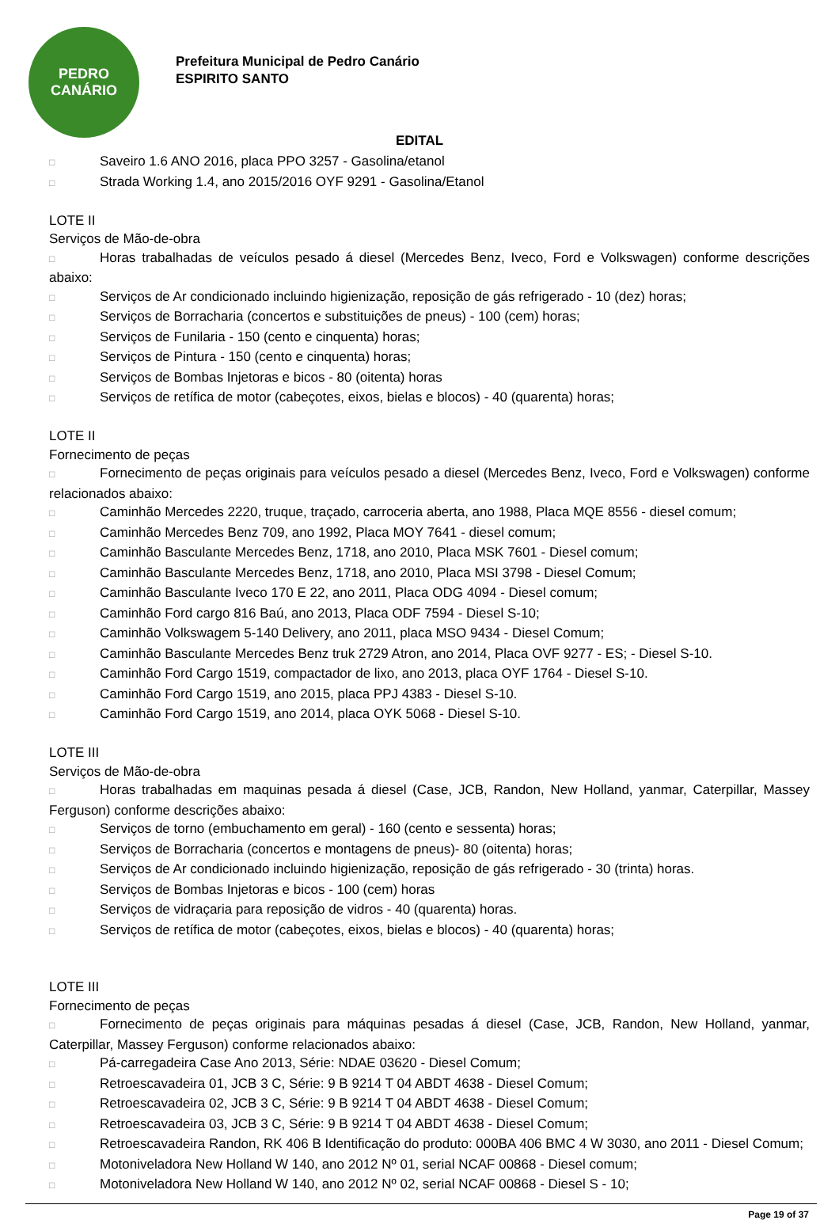PEDRO
CANÁRIO
Prefeitura Municipal de Pedro Canário
ESPIRITO SANTO
EDITAL
□ Saveiro 1.6 ANO 2016, placa PPO 3257 - Gasolina/etanol
□ Strada Working 1.4, ano 2015/2016 OYF 9291 - Gasolina/Etanol
LOTE II
Serviços de Mão-de-obra
□ Horas trabalhadas de veículos pesado á diesel (Mercedes Benz, Iveco, Ford e Volkswagen) conforme descrições abaixo:
□ Serviços de Ar condicionado incluindo higienização, reposição de gás refrigerado - 10 (dez) horas;
□ Serviços de Borracharia (concertos e substituições de pneus) - 100 (cem) horas;
□ Serviços de Funilaria - 150 (cento e cinquenta) horas;
□ Serviços de Pintura - 150 (cento e cinquenta) horas;
□ Serviços de Bombas Injetoras e bicos - 80 (oitenta) horas
□ Serviços de retífica de motor (cabeçotes, eixos, bielas e blocos) - 40 (quarenta) horas;
LOTE II
Fornecimento de peças
□ Fornecimento de peças originais para veículos pesado a diesel (Mercedes Benz, Iveco, Ford e Volkswagen) conforme relacionados abaixo:
□ Caminhão Mercedes 2220, truque, traçado, carroceria aberta, ano 1988, Placa MQE 8556 - diesel comum;
□ Caminhão Mercedes Benz 709, ano 1992, Placa MOY 7641 - diesel comum;
□ Caminhão Basculante Mercedes Benz, 1718, ano 2010, Placa MSK 7601 - Diesel comum;
□ Caminhão Basculante Mercedes Benz, 1718, ano 2010, Placa MSI 3798 - Diesel Comum;
□ Caminhão Basculante Iveco 170 E 22, ano 2011, Placa ODG 4094 - Diesel comum;
□ Caminhão Ford cargo 816 Baú, ano 2013, Placa ODF 7594 - Diesel S-10;
□ Caminhão Volkswagem 5-140 Delivery, ano 2011, placa MSO 9434 - Diesel Comum;
□ Caminhão Basculante Mercedes Benz truk 2729 Atron, ano 2014, Placa OVF 9277 - ES; - Diesel S-10.
□ Caminhão Ford Cargo 1519, compactador de lixo, ano 2013, placa OYF 1764 - Diesel S-10.
□ Caminhão Ford Cargo 1519, ano 2015, placa PPJ 4383 - Diesel S-10.
□ Caminhão Ford Cargo 1519, ano 2014, placa OYK 5068 - Diesel S-10.
LOTE III
Serviços de Mão-de-obra
□ Horas trabalhadas em maquinas pesada á diesel (Case, JCB, Randon, New Holland, yanmar, Caterpillar, Massey Ferguson) conforme descrições abaixo:
□ Serviços de torno (embuchamento em geral) - 160 (cento e sessenta) horas;
□ Serviços de Borracharia (concertos e montagens de pneus)- 80 (oitenta) horas;
□ Serviços de Ar condicionado incluindo higienização, reposição de gás refrigerado - 30 (trinta) horas.
□ Serviços de Bombas Injetoras e bicos - 100 (cem) horas
□ Serviços de vidraçaria para reposição de vidros - 40 (quarenta) horas.
□ Serviços de retífica de motor (cabeçotes, eixos, bielas e blocos) - 40 (quarenta) horas;
LOTE III
Fornecimento de peças
□ Fornecimento de peças originais para máquinas pesadas á diesel (Case, JCB, Randon, New Holland, yanmar, Caterpillar, Massey Ferguson) conforme relacionados abaixo:
□ Pá-carregadeira Case Ano 2013, Série: NDAE 03620 - Diesel Comum;
□ Retroescavadeira 01, JCB 3 C, Série: 9 B 9214 T 04 ABDT 4638 - Diesel Comum;
□ Retroescavadeira 02, JCB 3 C, Série: 9 B 9214 T 04 ABDT 4638 - Diesel Comum;
□ Retroescavadeira 03, JCB 3 C, Série: 9 B 9214 T 04 ABDT 4638 - Diesel Comum;
□ Retroescavadeira Randon, RK 406 B Identificação do produto: 000BA 406 BMC 4 W 3030, ano 2011 - Diesel Comum;
□ Motoniveladora New Holland W 140, ano 2012 Nº 01, serial NCAF 00868 - Diesel comum;
□ Motoniveladora New Holland W 140, ano 2012 Nº 02, serial NCAF 00868 - Diesel S - 10;
Page 19 of 37